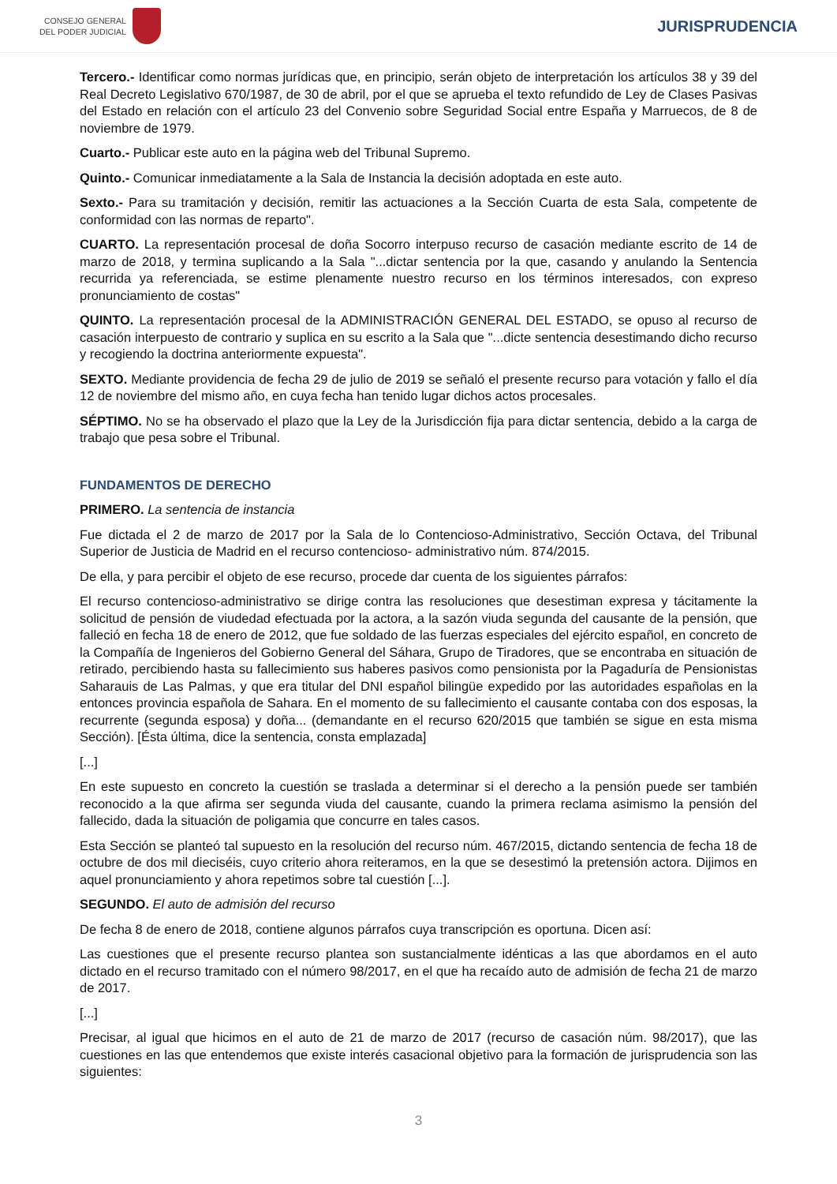CONSEJO GENERAL
DEL PODER JUDICIAL
JURISPRUDENCIA
Tercero.- Identificar como normas jurídicas que, en principio, serán objeto de interpretación los artículos 38 y 39 del Real Decreto Legislativo 670/1987, de 30 de abril, por el que se aprueba el texto refundido de Ley de Clases Pasivas del Estado en relación con el artículo 23 del Convenio sobre Seguridad Social entre España y Marruecos, de 8 de noviembre de 1979.
Cuarto.- Publicar este auto en la página web del Tribunal Supremo.
Quinto.- Comunicar inmediatamente a la Sala de Instancia la decisión adoptada en este auto.
Sexto.- Para su tramitación y decisión, remitir las actuaciones a la Sección Cuarta de esta Sala, competente de conformidad con las normas de reparto".
CUARTO. La representación procesal de doña Socorro interpuso recurso de casación mediante escrito de 14 de marzo de 2018, y termina suplicando a la Sala "...dictar sentencia por la que, casando y anulando la Sentencia recurrida ya referenciada, se estime plenamente nuestro recurso en los términos interesados, con expreso pronunciamiento de costas"
QUINTO. La representación procesal de la ADMINISTRACIÓN GENERAL DEL ESTADO, se opuso al recurso de casación interpuesto de contrario y suplica en su escrito a la Sala que "...dicte sentencia desestimando dicho recurso y recogiendo la doctrina anteriormente expuesta".
SEXTO. Mediante providencia de fecha 29 de julio de 2019 se señaló el presente recurso para votación y fallo el día 12 de noviembre del mismo año, en cuya fecha han tenido lugar dichos actos procesales.
SÉPTIMO. No se ha observado el plazo que la Ley de la Jurisdicción fija para dictar sentencia, debido a la carga de trabajo que pesa sobre el Tribunal.
FUNDAMENTOS DE DERECHO
PRIMERO. La sentencia de instancia
Fue dictada el 2 de marzo de 2017 por la Sala de lo Contencioso-Administrativo, Sección Octava, del Tribunal Superior de Justicia de Madrid en el recurso contencioso- administrativo núm. 874/2015.
De ella, y para percibir el objeto de ese recurso, procede dar cuenta de los siguientes párrafos:
El recurso contencioso-administrativo se dirige contra las resoluciones que desestiman expresa y tácitamente la solicitud de pensión de viudedad efectuada por la actora, a la sazón viuda segunda del causante de la pensión, que falleció en fecha 18 de enero de 2012, que fue soldado de las fuerzas especiales del ejército español, en concreto de la Compañía de Ingenieros del Gobierno General del Sáhara, Grupo de Tiradores, que se encontraba en situación de retirado, percibiendo hasta su fallecimiento sus haberes pasivos como pensionista por la Pagaduría de Pensionistas Saharauis de Las Palmas, y que era titular del DNI español bilingüe expedido por las autoridades españolas en la entonces provincia española de Sahara. En el momento de su fallecimiento el causante contaba con dos esposas, la recurrente (segunda esposa) y doña... (demandante en el recurso 620/2015 que también se sigue en esta misma Sección). [Ésta última, dice la sentencia, consta emplazada]
[...]
En este supuesto en concreto la cuestión se traslada a determinar si el derecho a la pensión puede ser también reconocido a la que afirma ser segunda viuda del causante, cuando la primera reclama asimismo la pensión del fallecido, dada la situación de poligamia que concurre en tales casos.
Esta Sección se planteó tal supuesto en la resolución del recurso núm. 467/2015, dictando sentencia de fecha 18 de octubre de dos mil dieciséis, cuyo criterio ahora reiteramos, en la que se desestimó la pretensión actora. Dijimos en aquel pronunciamiento y ahora repetimos sobre tal cuestión [...].
SEGUNDO. El auto de admisión del recurso
De fecha 8 de enero de 2018, contiene algunos párrafos cuya transcripción es oportuna. Dicen así:
Las cuestiones que el presente recurso plantea son sustancialmente idénticas a las que abordamos en el auto dictado en el recurso tramitado con el número 98/2017, en el que ha recaído auto de admisión de fecha 21 de marzo de 2017.
[...]
Precisar, al igual que hicimos en el auto de 21 de marzo de 2017 (recurso de casación núm. 98/2017), que las cuestiones en las que entendemos que existe interés casacional objetivo para la formación de jurisprudencia son las siguientes:
3